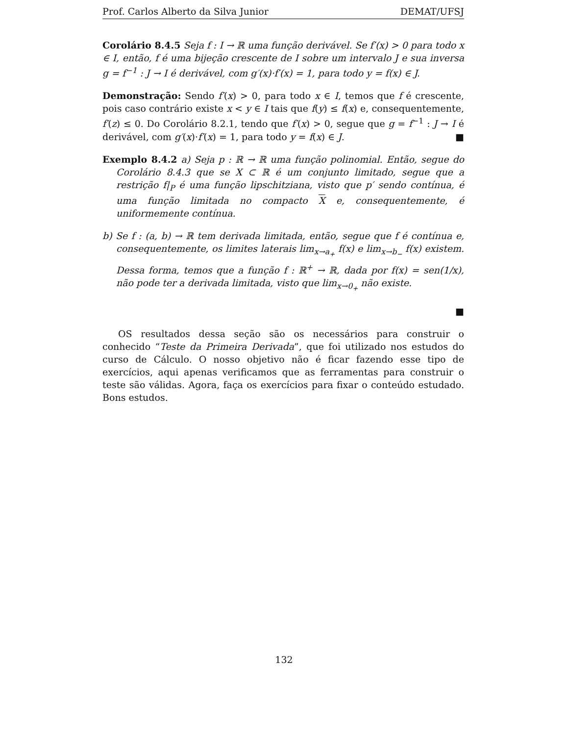Prof. Carlos Alberto da Silva Junior DEMAT/UFSJ
Corolário 8.4.5 Seja f : I → ℝ uma função derivável. Se f′(x) > 0 para todo x ∈ I, então, f é uma bijeção crescente de I sobre um intervalo J e sua inversa g = f<sup>−1</sup> : J → I é derivável, com g′(x)·f′(x) = 1, para todo y = f(x) ∈ J.
Demonstração: Sendo f′(x) > 0, para todo x ∈ I, temos que f é crescente, pois caso contrário existe x < y ∈ I tais que f(y) ≤ f(x) e, consequentemente, f′(z) ≤ 0. Do Corolário 8.2.1, tendo que f′(x) > 0, segue que g = f<sup>−1</sup> : J → I é derivável, com g′(x)·f′(x) = 1, para todo y = f(x) ∈ J. ■
Exemplo 8.4.2 a) Seja p : ℝ → ℝ uma função polinomial. Então, segue do Corolário 8.4.3 que se X ⊂ ℝ é um conjunto limitado, segue que a restrição f|<sub>P</sub> é uma função lipschitziana, visto que p′ sendo contínua, é uma função limitada no compacto X e, consequentemente, é uniformemente contínua.
b) Se f : (a, b) → ℝ tem derivada limitada, então, segue que f é contínua e, consequentemente, os limites laterais lim<sub>x→a<sub>+</sub></sub> f(x) e lim<sub>x→b<sub>−</sub></sub> f(x) existem. Dessa forma, temos que a função f : ℝ<sup>+</sup> → ℝ, dada por f(x) = sen(1/x), não pode ter a derivada limitada, visto que lim<sub>x→0<sub>+</sub></sub> não existe.
■
OS resultados dessa seção são os necessários para construir o conhecido “Teste da Primeira Derivada”, que foi utilizado nos estudos do curso de Cálculo. O nosso objetivo não é ficar fazendo esse tipo de exercícios, aqui apenas verificamos que as ferramentas para construir o teste são válidas. Agora, faça os exercícios para fixar o conteúdo estudado. Bons estudos.
132